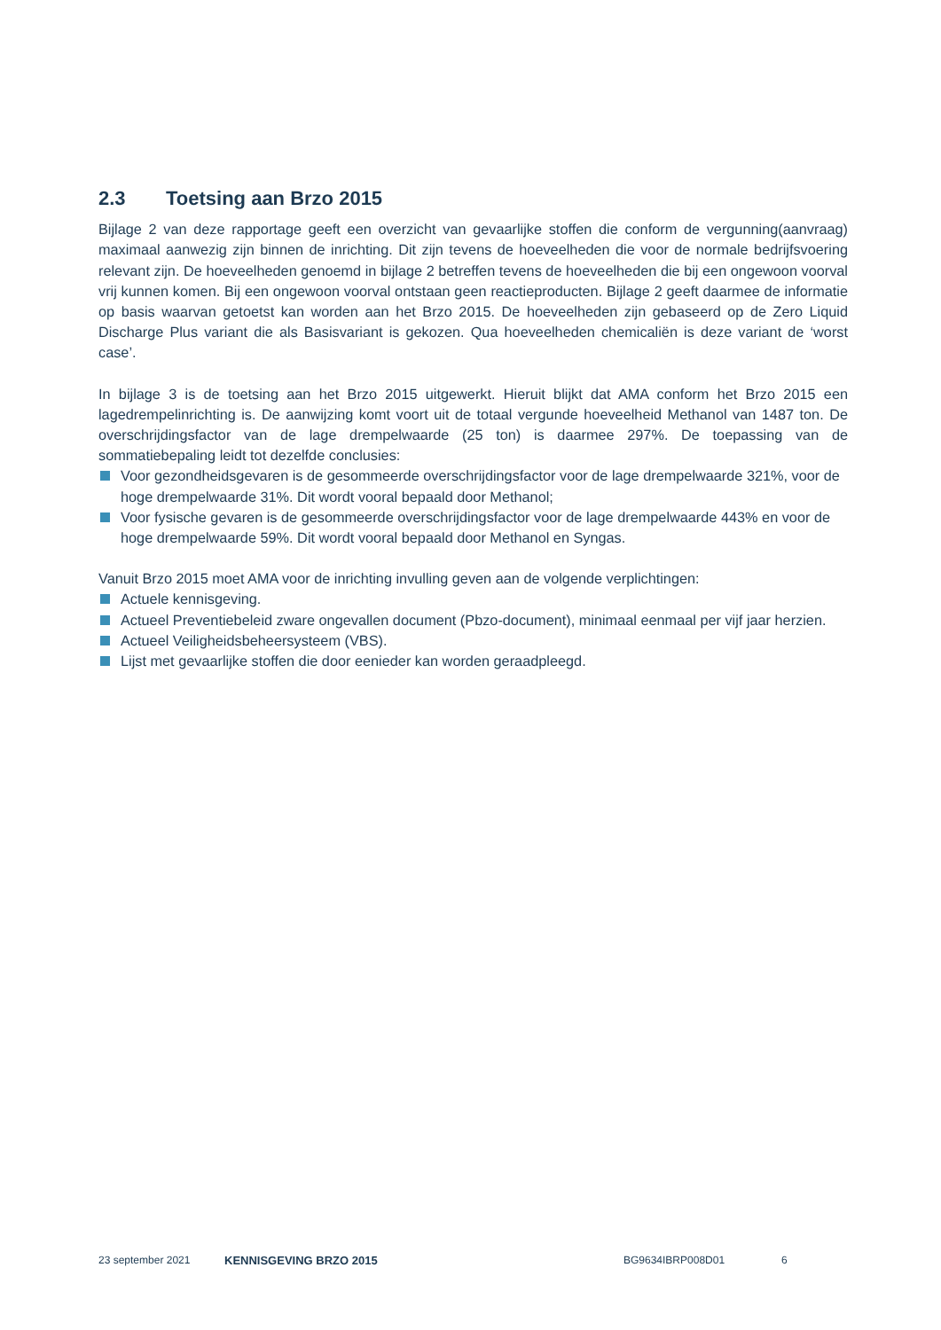2.3 Toetsing aan Brzo 2015
Bijlage 2 van deze rapportage geeft een overzicht van gevaarlijke stoffen die conform de vergunning(aanvraag) maximaal aanwezig zijn binnen de inrichting. Dit zijn tevens de hoeveelheden die voor de normale bedrijfsvoering relevant zijn. De hoeveelheden genoemd in bijlage 2 betreffen tevens de hoeveelheden die bij een ongewoon voorval vrij kunnen komen. Bij een ongewoon voorval ontstaan geen reactieproducten. Bijlage 2 geeft daarmee de informatie op basis waarvan getoetst kan worden aan het Brzo 2015. De hoeveelheden zijn gebaseerd op de Zero Liquid Discharge Plus variant die als Basisvariant is gekozen. Qua hoeveelheden chemicaliën is deze variant de ‘worst case’.
In bijlage 3 is de toetsing aan het Brzo 2015 uitgewerkt. Hieruit blijkt dat AMA conform het Brzo 2015 een lagedrempelinrichting is. De aanwijzing komt voort uit de totaal vergunde hoeveelheid Methanol van 1487 ton. De overschrijdingsfactor van de lage drempelwaarde (25 ton) is daarmee 297%. De toepassing van de sommatiebepaling leidt tot dezelfde conclusies:
Voor gezondheidsgevaren is de gesommeerde overschrijdingsfactor voor de lage drempelwaarde 321%, voor de hoge drempelwaarde 31%. Dit wordt vooral bepaald door Methanol;
Voor fysische gevaren is de gesommeerde overschrijdingsfactor voor de lage drempelwaarde 443% en voor de hoge drempelwaarde 59%. Dit wordt vooral bepaald door Methanol en Syngas.
Vanuit Brzo 2015 moet AMA voor de inrichting invulling geven aan de volgende verplichtingen:
Actuele kennisgeving.
Actueel Preventiebeleid zware ongevallen document (Pbzo-document), minimaal eenmaal per vijf jaar herzien.
Actueel Veiligheidsbeheersysteem (VBS).
Lijst met gevaarlijke stoffen die door eenieder kan worden geraadpleegd.
23 september 2021 KENNISGEVING BRZO 2015 BG9634IBRP008D01 6